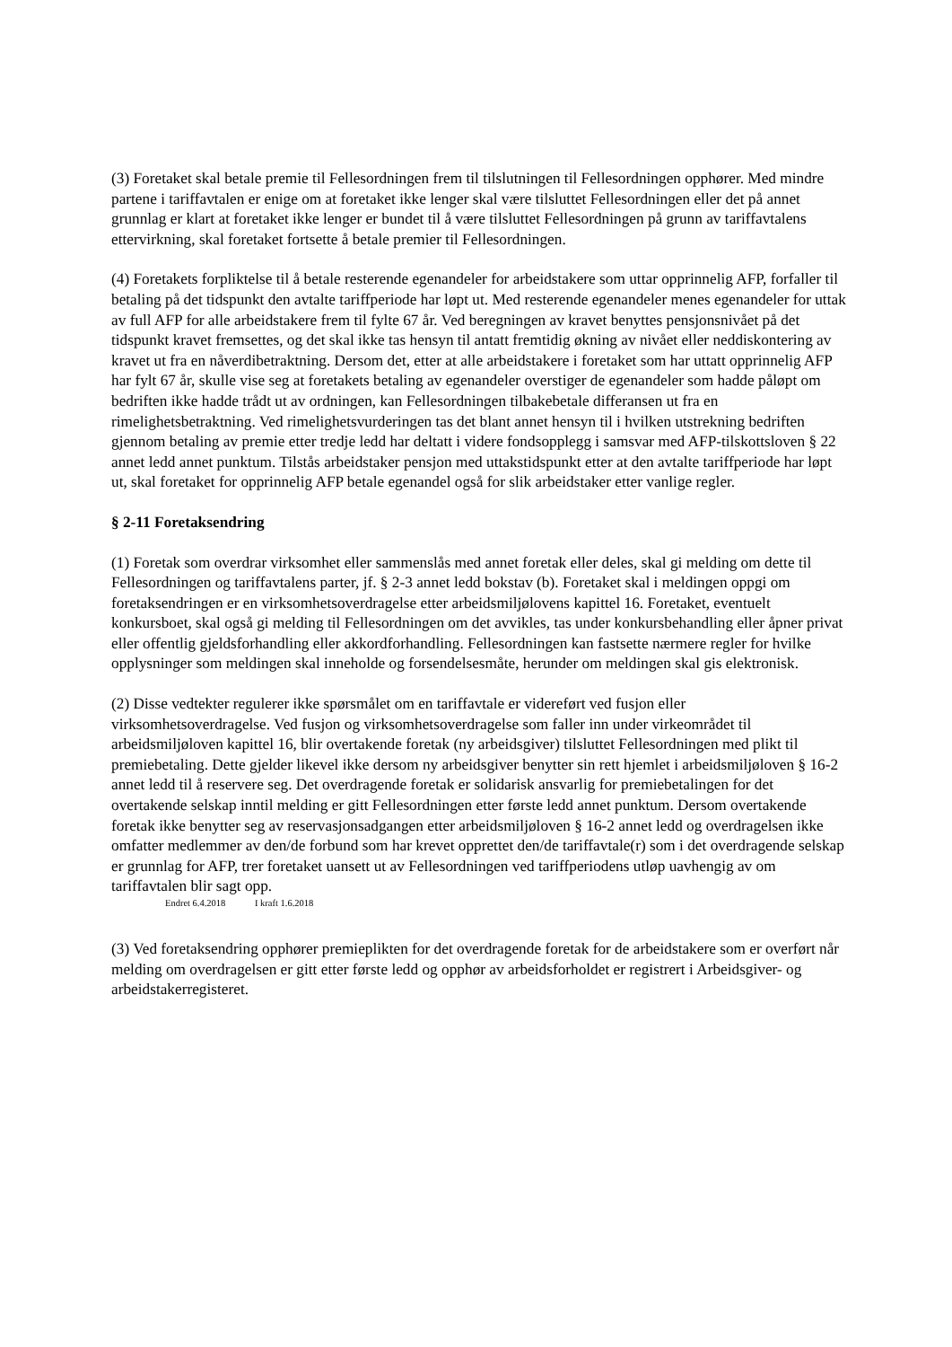(3) Foretaket skal betale premie til Fellesordningen frem til tilslutningen til Fellesordningen opphører. Med mindre partene i tariffavtalen er enige om at foretaket ikke lenger skal være tilsluttet Fellesordningen eller det på annet grunnlag er klart at foretaket ikke lenger er bundet til å være tilsluttet Fellesordningen på grunn av tariffavtalens ettervirkning, skal foretaket fortsette å betale premier til Fellesordningen.
(4) Foretakets forpliktelse til å betale resterende egenandeler for arbeidstakere som uttar opprinnelig AFP, forfaller til betaling på det tidspunkt den avtalte tariffperiode har løpt ut. Med resterende egenandeler menes egenandeler for uttak av full AFP for alle arbeidstakere frem til fylte 67 år. Ved beregningen av kravet benyttes pensjonsnivået på det tidspunkt kravet fremsettes, og det skal ikke tas hensyn til antatt fremtidig økning av nivået eller neddiskontering av kravet ut fra en nåverdibetraktning. Dersom det, etter at alle arbeidstakere i foretaket som har uttatt opprinnelig AFP har fylt 67 år, skulle vise seg at foretakets betaling av egenandeler overstiger de egenandeler som hadde påløpt om bedriften ikke hadde trådt ut av ordningen, kan Fellesordningen tilbakebetale differansen ut fra en rimelighetsbetraktning. Ved rimelighetsvurderingen tas det blant annet hensyn til i hvilken utstrekning bedriften gjennom betaling av premie etter tredje ledd har deltatt i videre fondsopplegg i samsvar med AFP-tilskottsloven § 22 annet ledd annet punktum. Tilstås arbeidstaker pensjon med uttakstidspunkt etter at den avtalte tariffperiode har løpt ut, skal foretaket for opprinnelig AFP betale egenandel også for slik arbeidstaker etter vanlige regler.
§ 2-11 Foretaksendring
(1) Foretak som overdrar virksomhet eller sammenslås med annet foretak eller deles, skal gi melding om dette til Fellesordningen og tariffavtalens parter, jf. § 2-3 annet ledd bokstav (b). Foretaket skal i meldingen oppgi om foretaksendringen er en virksomhetsoverdragelse etter arbeidsmiljølovens kapittel 16. Foretaket, eventuelt konkursboet, skal også gi melding til Fellesordningen om det avvikles, tas under konkursbehandling eller åpner privat eller offentlig gjeldsforhandling eller akkordforhandling. Fellesordningen kan fastsette nærmere regler for hvilke opplysninger som meldingen skal inneholde og forsendelsesmåte, herunder om meldingen skal gis elektronisk.
(2) Disse vedtekter regulerer ikke spørsmålet om en tariffavtale er videreført ved fusjon eller virksomhetsoverdragelse. Ved fusjon og virksomhetsoverdragelse som faller inn under virkeområdet til arbeidsmiljøloven kapittel 16, blir overtakende foretak (ny arbeidsgiver) tilsluttet Fellesordningen med plikt til premiebetaling. Dette gjelder likevel ikke dersom ny arbeidsgiver benytter sin rett hjemlet i arbeidsmiljøloven § 16-2 annet ledd til å reservere seg. Det overdragende foretak er solidarisk ansvarlig for premiebetalingen for det overtakende selskap inntil melding er gitt Fellesordningen etter første ledd annet punktum. Dersom overtakende foretak ikke benytter seg av reservasjonsadgangen etter arbeidsmiljøloven § 16-2 annet ledd og overdragelsen ikke omfatter medlemmer av den/de forbund som har krevet opprettet den/de tariffavtale(r) som i det overdragende selskap er grunnlag for AFP, trer foretaket uansett ut av Fellesordningen ved tariffperiodens utløp uavhengig av om tariffavtalen blir sagt opp.
Endret 6.4.2018 I kraft 1.6.2018
(3) Ved foretaksendring opphører premieplikten for det overdragende foretak for de arbeidstakere som er overført når melding om overdragelsen er gitt etter første ledd og opphør av arbeidsforholdet er registrert i Arbeidsgiver- og arbeidstakerregisteret.